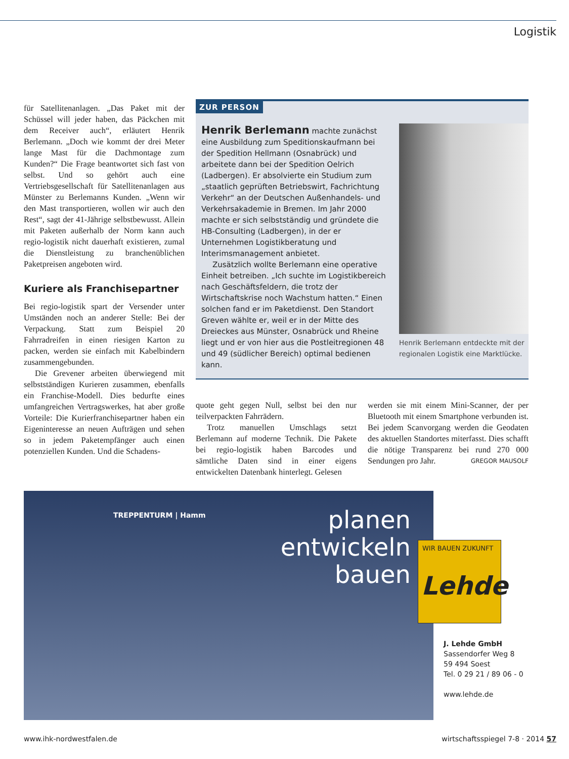Logistik
für Satellitenanlagen. „Das Paket mit der Schüssel will jeder haben, das Päckchen mit dem Receiver auch“, erläutert Henrik Berlemann. „Doch wie kommt der drei Meter lange Mast für die Dachmontage zum Kunden?“ Die Frage beantwortet sich fast von selbst. Und so gehört auch eine Vertriebsgesellschaft für Satellitenanlagen aus Münster zu Berlemanns Kunden. „Wenn wir den Mast transportieren, wollen wir auch den Rest“, sagt der 41-Jährige selbstbewusst. Allein mit Paketen außerhalb der Norm kann auch regio-logistik nicht dauerhaft existieren, zumal die Dienstleistung zu branchenüblichen Paketpreisen angeboten wird.
Kuriere als Franchisepartner
Bei regio-logistik spart der Versender unter Umständen noch an anderer Stelle: Bei der Verpackung. Statt zum Beispiel 20 Fahrradreifen in einen riesigen Karton zu packen, werden sie einfach mit Kabelbindern zusammengebunden.
Die Grevener arbeiten überwiegend mit selbstständigen Kurieren zusammen, ebenfalls ein Franchise-Modell. Dies bedurfte eines umfangreichen Vertragswerkes, hat aber große Vorteile: Die Kurierfranchisepartner haben ein Eigeninteresse an neuen Aufträgen und sehen so in jedem Paketempfänger auch einen potenziellen Kunden. Und die Schadens-
ZUR PERSON
Henrik Berlemann machte zunächst eine Ausbildung zum Speditionskaufmann bei der Spedition Hellmann (Osnabrück) und arbeitete dann bei der Spedition Oelrich (Ladbergen). Er absolvierte ein Studium zum „staatlich geprüften Betriebswirt, Fachrichtung Verkehr“ an der Deutschen Außenhandels- und Verkehrsakademie in Bremen. Im Jahr 2000 machte er sich selbstständig und gründete die HB-Consulting (Ladbergen), in der er Unternehmen Logistikberatung und Interimsmanagement anbietet.
Zusätzlich wollte Berlemann eine operative Einheit betreiben. „Ich suchte im Logistikbereich nach Geschäftsfeldern, die trotz der Wirtschaftskrise noch Wachstum hatten.“ Einen solchen fand er im Paketdienst. Den Standort Greven wählte er, weil er in der Mitte des Dreieckes aus Münster, Osnabrück und Rheine liegt und er von hier aus die Postleitregionen 48 und 49 (südlicher Bereich) optimal bedienen kann.
Henrik Berlemann entdeckte mit der regionalen Logistik eine Marktlücke.
quote geht gegen Null, selbst bei den nur teilverpackten Fahrrädern.
Trotz manuellen Umschlags setzt Berlemann auf moderne Technik. Die Pakete bei regio-logistik haben Barcodes und sämtliche Daten sind in einer eigens entwickelten Datenbank hinterlegt. Gelesen
werden sie mit einem Mini-Scanner, der per Bluetooth mit einem Smartphone verbunden ist. Bei jedem Scanvorgang werden die Geodaten des aktuellen Standortes miterfasst. Dies schafft die nötige Transparenz bei rund 270 000 Sendungen pro Jahr. GREGOR MAUSOLF
TREPPENTURM | Hamm
planen
entwickeln
bauen
WIR BAUEN ZUKUNFT
Lehde
J. Lehde GmbH
Sassendorfer Weg 8
59 494 Soest
Tel. 0 29 21 / 89 06 - 0
www.lehde.de
www.ihk-nordwestfalen.de
wirtschaftsspiegel 7-8 · 2014 57